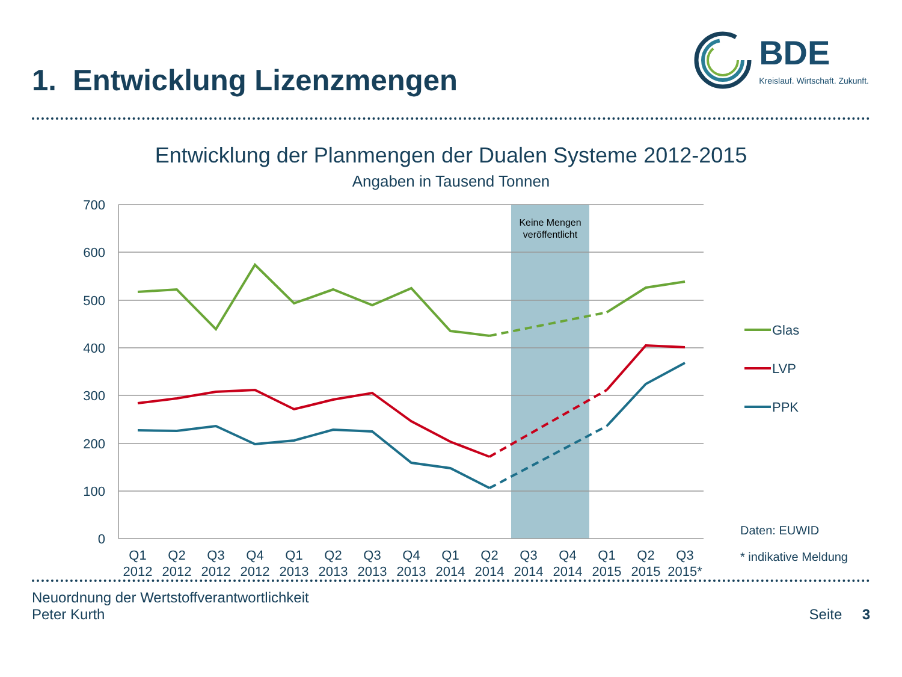1. Entwicklung Lizenzmengen
BDE
Kreislauf. Wirtschaft. Zukunft.
Entwicklung der Planmengen der Dualen Systeme 2012-2015
Angaben in Tausend Tonnen
Keine Mengen
veröffentlicht
700
600
500
400
300
200
100
0
Q1
2012
Q2
2012
Q3
2012
Q4
2012
Q1
2013
Q2
2013
Q3
2013
Q4
2013
Q1
2014
Q2
2014
Q3
2014
Q4
2014
Q1
2015
Q2
2015
Q3
2015*
Glas
LVP
PPK
Daten: EUWID
* indikative Meldung
Neuordnung der Wertstoffverantwortlichkeit
Peter Kurth
Seite 3